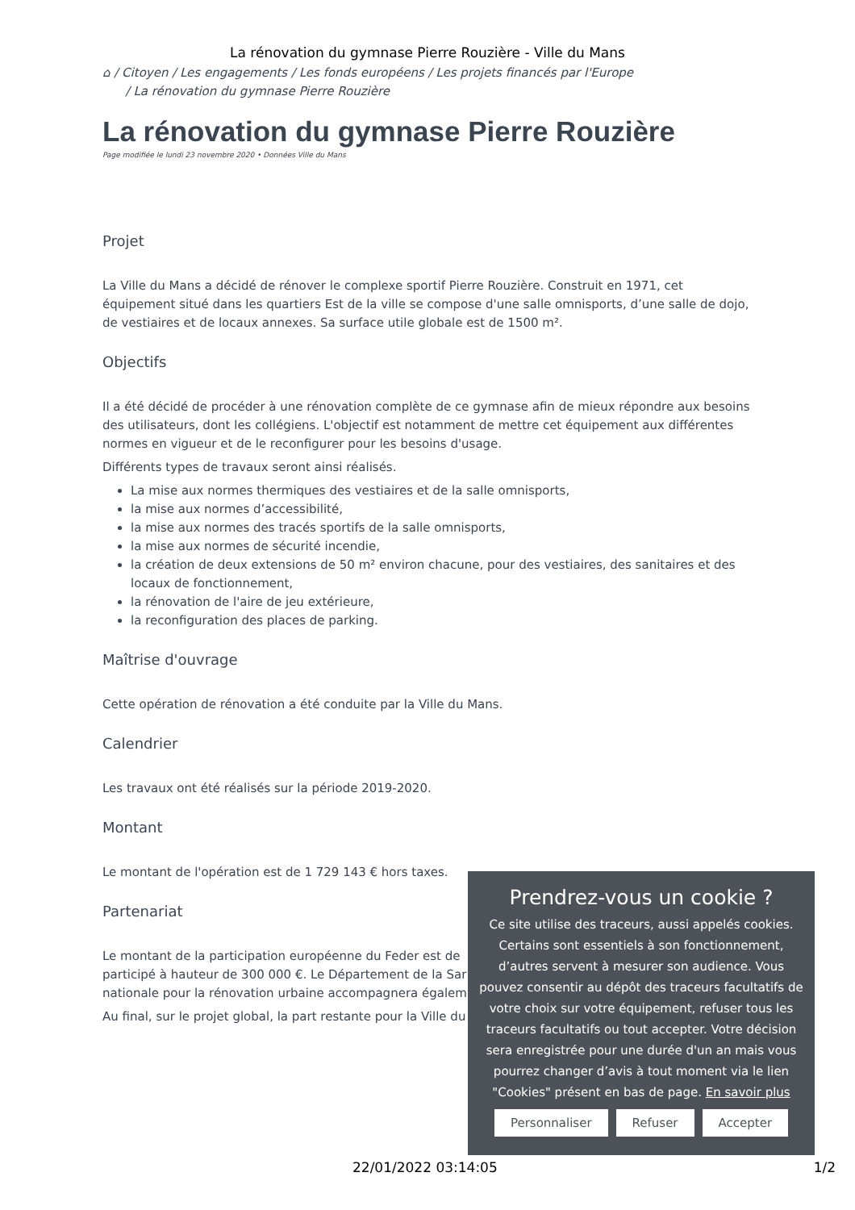La rénovation du gymnase Pierre Rouzière - Ville du Mans
⌂ / Citoyen / Les engagements / Les fonds européens / Les projets financés par l'Europe
/ La rénovation du gymnase Pierre Rouzière
La rénovation du gymnase Pierre Rouzière
Page modifiée le lundi 23 novembre 2020 • Données Ville du Mans
Projet
La Ville du Mans a décidé de rénover le complexe sportif Pierre Rouzière. Construit en 1971, cet équipement situé dans les quartiers Est de la ville se compose d'une salle omnisports, d’une salle de dojo, de vestiaires et de locaux annexes. Sa surface utile globale est de 1500 m².
Objectifs
Il a été décidé de procéder à une rénovation complète de ce gymnase afin de mieux répondre aux besoins des utilisateurs, dont les collégiens. L'objectif est notamment de mettre cet équipement aux différentes normes en vigueur et de le reconfigurer pour les besoins d'usage.
Différents types de travaux seront ainsi réalisés.
La mise aux normes thermiques des vestiaires et de la salle omnisports,
la mise aux normes d’accessibilité,
la mise aux normes des tracés sportifs de la salle omnisports,
la mise aux normes de sécurité incendie,
la création de deux extensions de 50 m² environ chacune, pour des vestiaires, des sanitaires et des locaux de fonctionnement,
la rénovation de l'aire de jeu extérieure,
la reconfiguration des places de parking.
Maîtrise d'ouvrage
Cette opération de rénovation a été conduite par la Ville du Mans.
Calendrier
Les travaux ont été réalisés sur la période 2019-2020.
Montant
Le montant de l'opération est de 1 729 143 € hors taxes.
Partenariat
Le montant de la participation européenne du Feder est de
participé à hauteur de 300 000 €. Le Département de la Sar
nationale pour la rénovation urbaine accompagnera égalem
Au final, sur le projet global, la part restante pour la Ville du
Prendrez-vous un cookie ?
Ce site utilise des traceurs, aussi appelés cookies. Certains sont essentiels à son fonctionnement, d’autres servent à mesurer son audience. Vous pouvez consentir au dépôt des traceurs facultatifs de votre choix sur votre équipement, refuser tous les traceurs facultatifs ou tout accepter. Votre décision sera enregistrée pour une durée d'un an mais vous pourrez changer d’avis à tout moment via le lien "Cookies" présent en bas de page. En savoir plus
Personnaliser Refuser Accepter
22/01/2022 03:14:05 1/2